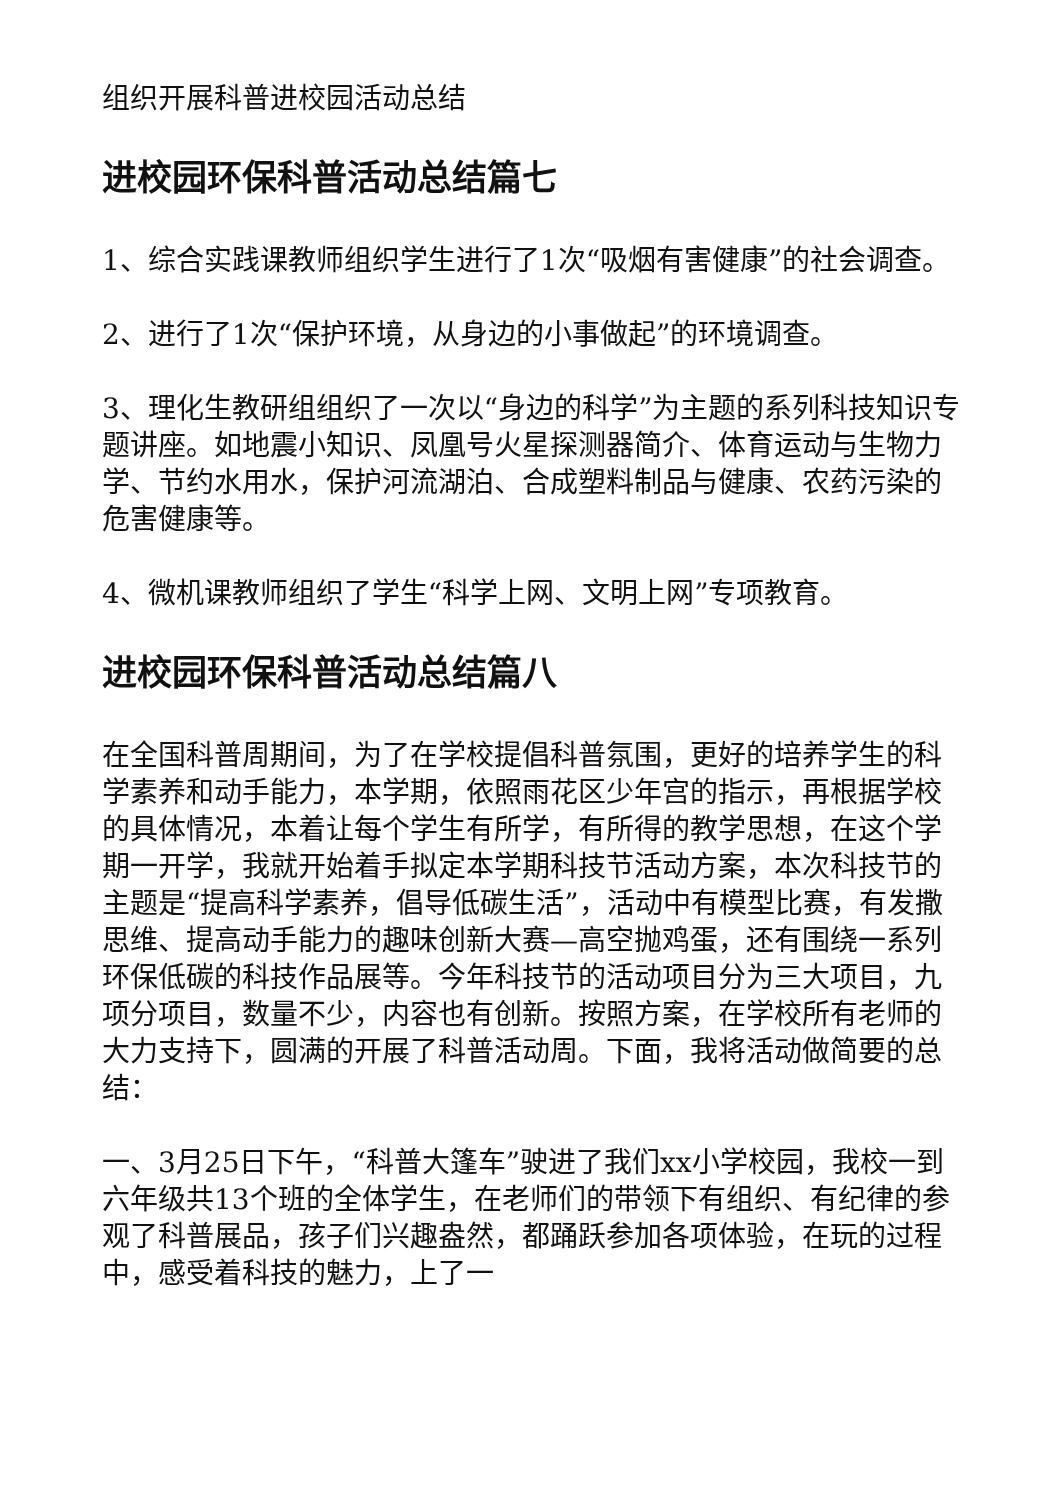组织开展科普进校园活动总结
进校园环保科普活动总结篇七
1、综合实践课教师组织学生进行了1次“吸烟有害健康”的社会调查。
2、进行了1次“保护环境，从身边的小事做起”的环境调查。
3、理化生教研组组织了一次以“身边的科学”为主题的系列科技知识专题讲座。如地震小知识、凤凰号火星探测器简介、体育运动与生物力学、节约水用水，保护河流湖泊、合成塑料制品与健康、农药污染的危害健康等。
4、微机课教师组织了学生“科学上网、文明上网”专项教育。
进校园环保科普活动总结篇八
在全国科普周期间，为了在学校提倡科普氛围，更好的培养学生的科学素养和动手能力，本学期，依照雨花区少年宫的指示，再根据学校的具体情况，本着让每个学生有所学，有所得的教学思想，在这个学期一开学，我就开始着手拟定本学期科技节活动方案，本次科技节的主题是“提高科学素养，倡导低碳生活”，活动中有模型比赛，有发撒思维、提高动手能力的趣味创新大赛—高空抛鸡蛋，还有围绕一系列环保低碳的科技作品展等。今年科技节的活动项目分为三大项目，九项分项目，数量不少，内容也有创新。按照方案，在学校所有老师的大力支持下，圆满的开展了科普活动周。下面，我将活动做简要的总结：
一、3月25日下午，“科普大篷车”驶进了我们xx小学校园，我校一到六年级共13个班的全体学生，在老师们的带领下有组织、有纪律的参观了科普展品，孩子们兴趣盎然，都踊跃参加各项体验，在玩的过程中，感受着科技的魅力，上了一